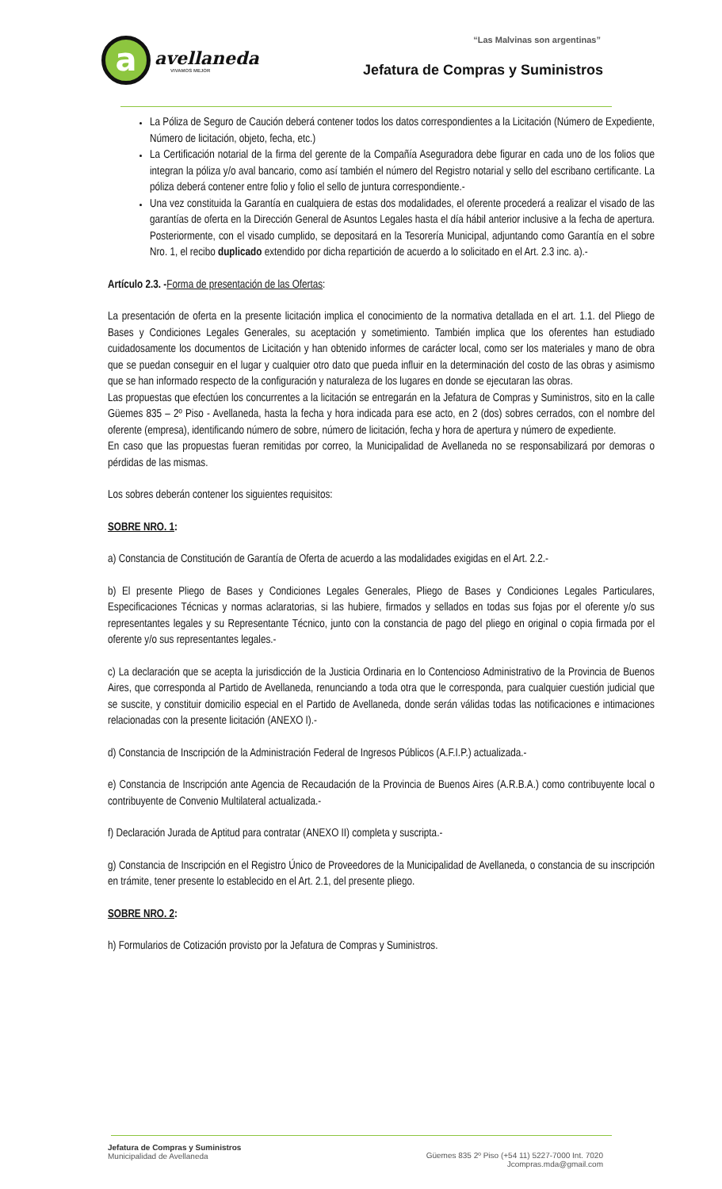a avellaneda
VIVAMOS MEJOR
“Las Malvinas son argentinas”
Jefatura de Compras y Suministros
La Póliza de Seguro de Caución deberá contener todos los datos correspondientes a la Licitación (Número de Expediente, Número de licitación, objeto, fecha, etc.)
La Certificación notarial de la firma del gerente de la Compañía Aseguradora debe figurar en cada uno de los folios que integran la póliza y/o aval bancario, como así también el número del Registro notarial y sello del escribano certificante. La póliza deberá contener entre folio y folio el sello de juntura correspondiente.-
Una vez constituida la Garantía en cualquiera de estas dos modalidades, el oferente procederá a realizar el visado de las garantías de oferta en la Dirección General de Asuntos Legales hasta el día hábil anterior inclusive a la fecha de apertura. Posteriormente, con el visado cumplido, se depositará en la Tesorería Municipal, adjuntando como Garantía en el sobre Nro. 1, el recibo duplicado extendido por dicha repartición de acuerdo a lo solicitado en el Art. 2.3 inc. a).-
Artículo 2.3. -Forma de presentación de las Ofertas:
La presentación de oferta en la presente licitación implica el conocimiento de la normativa detallada en el art. 1.1. del Pliego de Bases y Condiciones Legales Generales, su aceptación y sometimiento. También implica que los oferentes han estudiado cuidadosamente los documentos de Licitación y han obtenido informes de carácter local, como ser los materiales y mano de obra que se puedan conseguir en el lugar y cualquier otro dato que pueda influir en la determinación del costo de las obras y asimismo que se han informado respecto de la configuración y naturaleza de los lugares en donde se ejecutaran las obras.
Las propuestas que efectúen los concurrentes a la licitación se entregarán en la Jefatura de Compras y Suministros, sito en la calle Güemes 835 – 2º Piso - Avellaneda, hasta la fecha y hora indicada para ese acto, en 2 (dos) sobres cerrados, con el nombre del oferente (empresa), identificando número de sobre, número de licitación, fecha y hora de apertura y número de expediente.
En caso que las propuestas fueran remitidas por correo, la Municipalidad de Avellaneda no se responsabilizará por demoras o pérdidas de las mismas.
Los sobres deberán contener los siguientes requisitos:
SOBRE NRO. 1:
a) Constancia de Constitución de Garantía de Oferta de acuerdo a las modalidades exigidas en el Art. 2.2.-
b) El presente Pliego de Bases y Condiciones Legales Generales, Pliego de Bases y Condiciones Legales Particulares, Especificaciones Técnicas y normas aclaratorias, si las hubiere, firmados y sellados en todas sus fojas por el oferente y/o sus representantes legales y su Representante Técnico, junto con la constancia de pago del pliego en original o copia firmada por el oferente y/o sus representantes legales.-
c) La declaración que se acepta la jurisdicción de la Justicia Ordinaria en lo Contencioso Administrativo de la Provincia de Buenos Aires, que corresponda al Partido de Avellaneda, renunciando a toda otra que le corresponda, para cualquier cuestión judicial que se suscite, y constituir domicilio especial en el Partido de Avellaneda, donde serán válidas todas las notificaciones e intimaciones relacionadas con la presente licitación (ANEXO I).-
d) Constancia de Inscripción de la Administración Federal de Ingresos Públicos (A.F.I.P.) actualizada.-
e) Constancia de Inscripción ante Agencia de Recaudación de la Provincia de Buenos Aires (A.R.B.A.) como contribuyente local o contribuyente de Convenio Multilateral actualizada.-
f) Declaración Jurada de Aptitud para contratar (ANEXO II) completa y suscripta.-
g) Constancia de Inscripción en el Registro Único de Proveedores de la Municipalidad de Avellaneda, o constancia de su inscripción en trámite, tener presente lo establecido en el Art. 2.1, del presente pliego.
SOBRE NRO. 2:
h) Formularios de Cotización provisto por la Jefatura de Compras y Suministros.
Jefatura de Compras y Suministros
Municipalidad de Avellaneda
Güemes 835 2º Piso (+54 11) 5227-7000 Int. 7020
Jcompras.mda@gmail.com